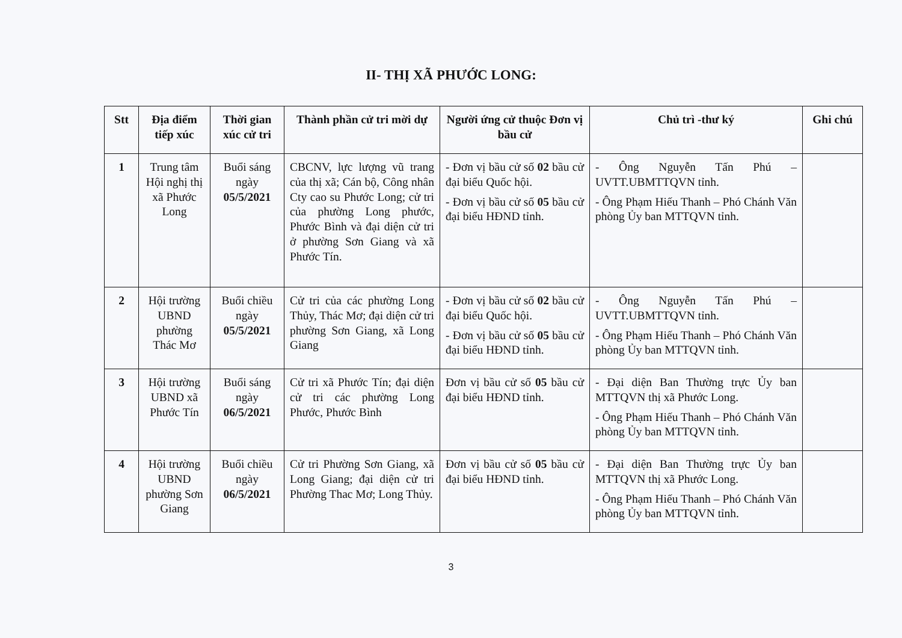II- THỊ XÃ PHƯỚC LONG:
| Stt | Địa điểm tiếp xúc | Thời gian xúc cử tri | Thành phần cử tri mời dự | Người ứng cử thuộc Đơn vị bầu cử | Chủ trì -thư ký | Ghi chú |
| --- | --- | --- | --- | --- | --- | --- |
| 1 | Trung tâm Hội nghị thị xã Phước Long | Buổi sáng ngày 05/5/2021 | CBCNV, lực lượng vũ trang của thị xã; Cán bộ, Công nhân Cty cao su Phước Long; cử tri của phường Long phước, Phước Bình và đại diện cử tri ở phường Sơn Giang và xã Phước Tín. | - Đơn vị bầu cử số 02 bầu cử đại biểu Quốc hội. - Đơn vị bầu cử số 05 bầu cử đại biểu HĐND tỉnh. | - Ông Nguyễn Tấn Phú – UVTT.UBMTTQVN tỉnh. - Ông Phạm Hiếu Thanh – Phó Chánh Văn phòng Ủy ban MTTQVN tỉnh. | |
| 2 | Hội trường UBND phường Thác Mơ | Buổi chiều ngày 05/5/2021 | Cử tri của các phường Long Thủy, Thác Mơ; đại diện cử tri phường Sơn Giang, xã Long Giang | - Đơn vị bầu cử số 02 bầu cử đại biểu Quốc hội. - Đơn vị bầu cử số 05 bầu cử đại biểu HĐND tỉnh. | - Ông Nguyễn Tấn Phú – UVTT.UBMTTQVN tỉnh. - Ông Phạm Hiếu Thanh – Phó Chánh Văn phòng Ủy ban MTTQVN tỉnh. | |
| 3 | Hội trường UBND xã Phước Tín | Buổi sáng ngày 06/5/2021 | Cử tri xã Phước Tín; đại diện cử tri các phường Long Phước, Phước Bình | Đơn vị bầu cử số 05 bầu cử đại biểu HĐND tỉnh. | - Đại diện Ban Thường trực Ủy ban MTTQVN thị xã Phước Long. - Ông Phạm Hiếu Thanh – Phó Chánh Văn phòng Ủy ban MTTQVN tỉnh. | |
| 4 | Hội trường UBND phường Sơn Giang | Buổi chiều ngày 06/5/2021 | Cử tri Phường Sơn Giang, xã Long Giang; đại diện cử tri Phường Thac Mơ; Long Thủy. | Đơn vị bầu cử số 05 bầu cử đại biểu HĐND tỉnh. | - Đại diện Ban Thường trực Ủy ban MTTQVN thị xã Phước Long. - Ông Phạm Hiếu Thanh – Phó Chánh Văn phòng Ủy ban MTTQVN tỉnh. | |
3